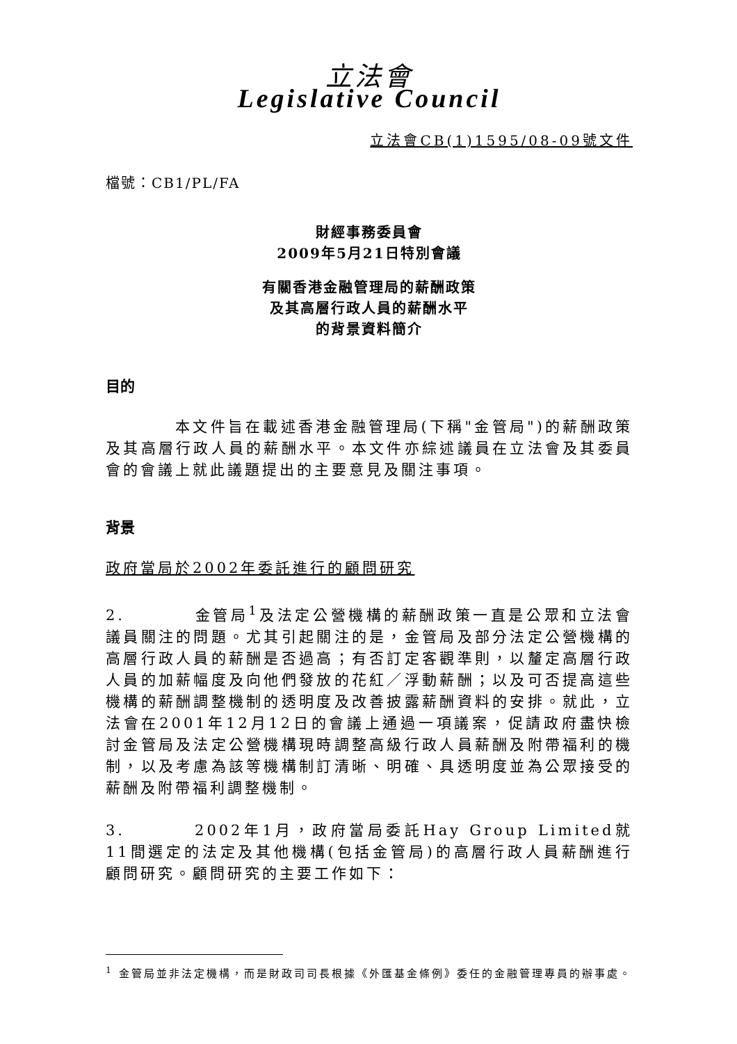立法會
Legislative Council
立法會CB(1)1595/08-09號文件
檔號：CB1/PL/FA
財經事務委員會
2009年5月21日特別會議
有關香港金融管理局的薪酬政策
及其高層行政人員的薪酬水平
的背景資料簡介
目的
    本文件旨在載述香港金融管理局(下稱"金管局")的薪酬政策及其高層行政人員的薪酬水平。本文件亦綜述議員在立法會及其委員會的會議上就此議題提出的主要意見及關注事項。
背景
政府當局於2002年委託進行的顧問研究
2.    金管局<sup>1</sup>及法定公營機構的薪酬政策一直是公眾和立法會議員關注的問題。尤其引起關注的是，金管局及部分法定公營機構的高層行政人員的薪酬是否過高；有否訂定客觀準則，以釐定高層行政人員的加薪幅度及向他們發放的花紅／浮動薪酬；以及可否提高這些機構的薪酬調整機制的透明度及改善披露薪酬資料的安排。就此，立法會在2001年12月12日的會議上通過一項議案，促請政府盡快檢討金管局及法定公營機構現時調整高級行政人員薪酬及附帶福利的機制，以及考慮為該等機構制訂清晰、明確、具透明度並為公眾接受的薪酬及附帶福利調整機制。
3.    2002年1月，政府當局委託Hay Group Limited就11間選定的法定及其他機構(包括金管局)的高層行政人員薪酬進行顧問研究。顧問研究的主要工作如下：
<sup>1</sup> 金管局並非法定機構，而是財政司司長根據《外匯基金條例》委任的金融管理專員的辦事處。